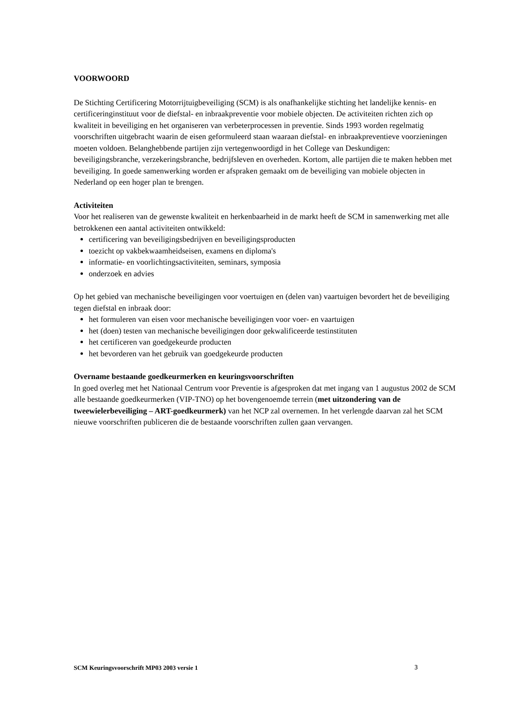VOORWOORD
De Stichting Certificering Motorrijtuigbeveiliging (SCM) is als onafhankelijke stichting het landelijke kennis- en certificeringinstituut voor de diefstal- en inbraakpreventie voor mobiele objecten. De activiteiten richten zich op kwaliteit in beveiliging en het organiseren van verbeterprocessen in preventie. Sinds 1993 worden regelmatig voorschriften uitgebracht waarin de eisen geformuleerd staan waaraan diefstal- en inbraakpreventieve voorzieningen moeten voldoen. Belanghebbende partijen zijn vertegenwoordigd in het College van Deskundigen: beveiligingsbranche, verzekeringsbranche, bedrijfsleven en overheden. Kortom, alle partijen die te maken hebben met beveiliging. In goede samenwerking worden er afspraken gemaakt om de beveiliging van mobiele objecten in Nederland op een hoger plan te brengen.
Activiteiten
Voor het realiseren van de gewenste kwaliteit en herkenbaarheid in de markt heeft de SCM in samenwerking met alle betrokkenen een aantal activiteiten ontwikkeld:
certificering van beveiligingsbedrijven en beveiligingsproducten
toezicht op vakbekwaamheidseisen, examens en diploma's
informatie- en voorlichtingsactiviteiten, seminars, symposia
onderzoek en advies
Op het gebied van mechanische beveiligingen voor voertuigen en (delen van) vaartuigen bevordert het de beveiliging tegen diefstal en inbraak door:
het formuleren van eisen voor mechanische beveiligingen voor voer- en vaartuigen
het (doen) testen van mechanische beveiligingen door gekwalificeerde testinstituten
het certificeren van goedgekeurde producten
het bevorderen van het gebruik van goedgekeurde producten
Overname bestaande goedkeurmerken en keuringsvoorschriften
In goed overleg met het Nationaal Centrum voor Preventie is afgesproken dat met ingang van 1 augustus 2002 de SCM alle bestaande goedkeurmerken (VIP-TNO) op het bovengenoemde terrein (met uitzondering van de tweewielerbeveiliging – ART-goedkeurmerk) van het NCP zal overnemen. In het verlengde daarvan zal het SCM nieuwe voorschriften publiceren die de bestaande voorschriften zullen gaan vervangen.
SCM Keuringsvoorschrift MP03 2003 versie 1 3